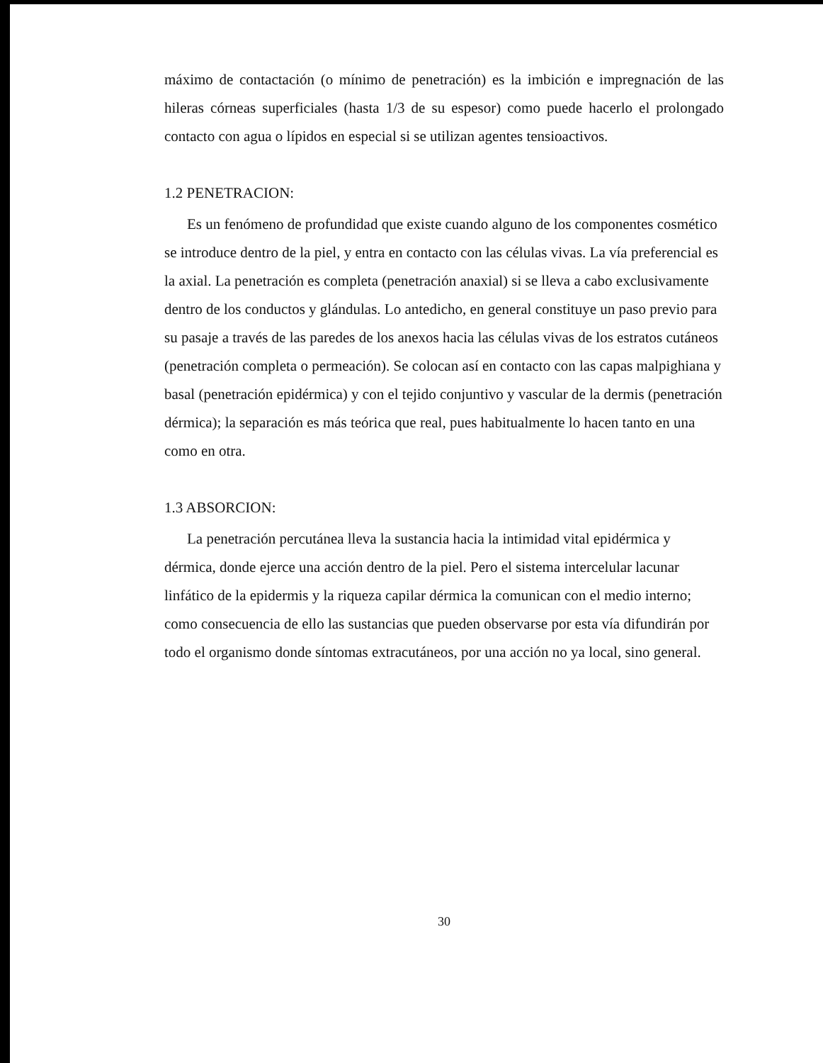máximo de contactación (o mínimo de penetración) es la imbición e impregnación de las hileras córneas superficiales (hasta 1/3 de su espesor) como puede hacerlo el prolongado contacto con agua o lípidos en especial si se utilizan agentes tensioactivos.
1.2 PENETRACION:
Es un fenómeno de profundidad que existe cuando alguno de los componentes cosmético se introduce dentro de la piel, y entra en contacto con las células vivas. La vía preferencial es la axial. La penetración es completa (penetración anaxial) si se lleva a cabo exclusivamente dentro de los conductos y glándulas. Lo antedicho, en general constituye un paso previo para su pasaje a través de las paredes de los anexos hacia las células vivas de los estratos cutáneos (penetración completa o permeación). Se colocan así en contacto con las capas malpighiana y basal (penetración epidérmica) y con el tejido conjuntivo y vascular de la dermis (penetración dérmica); la separación es más teórica que real, pues habitualmente lo hacen tanto en una como en otra.
1.3 ABSORCION:
La penetración percutánea lleva la sustancia hacia la intimidad vital epidérmica y dérmica, donde ejerce una acción dentro de la piel. Pero el sistema intercelular lacunar linfático de la epidermis y la riqueza capilar dérmica la comunican con el medio interno; como consecuencia de ello las sustancias que pueden observarse por esta vía difundirán por todo el organismo donde síntomas extracutáneos, por una acción no ya local, sino general.
30